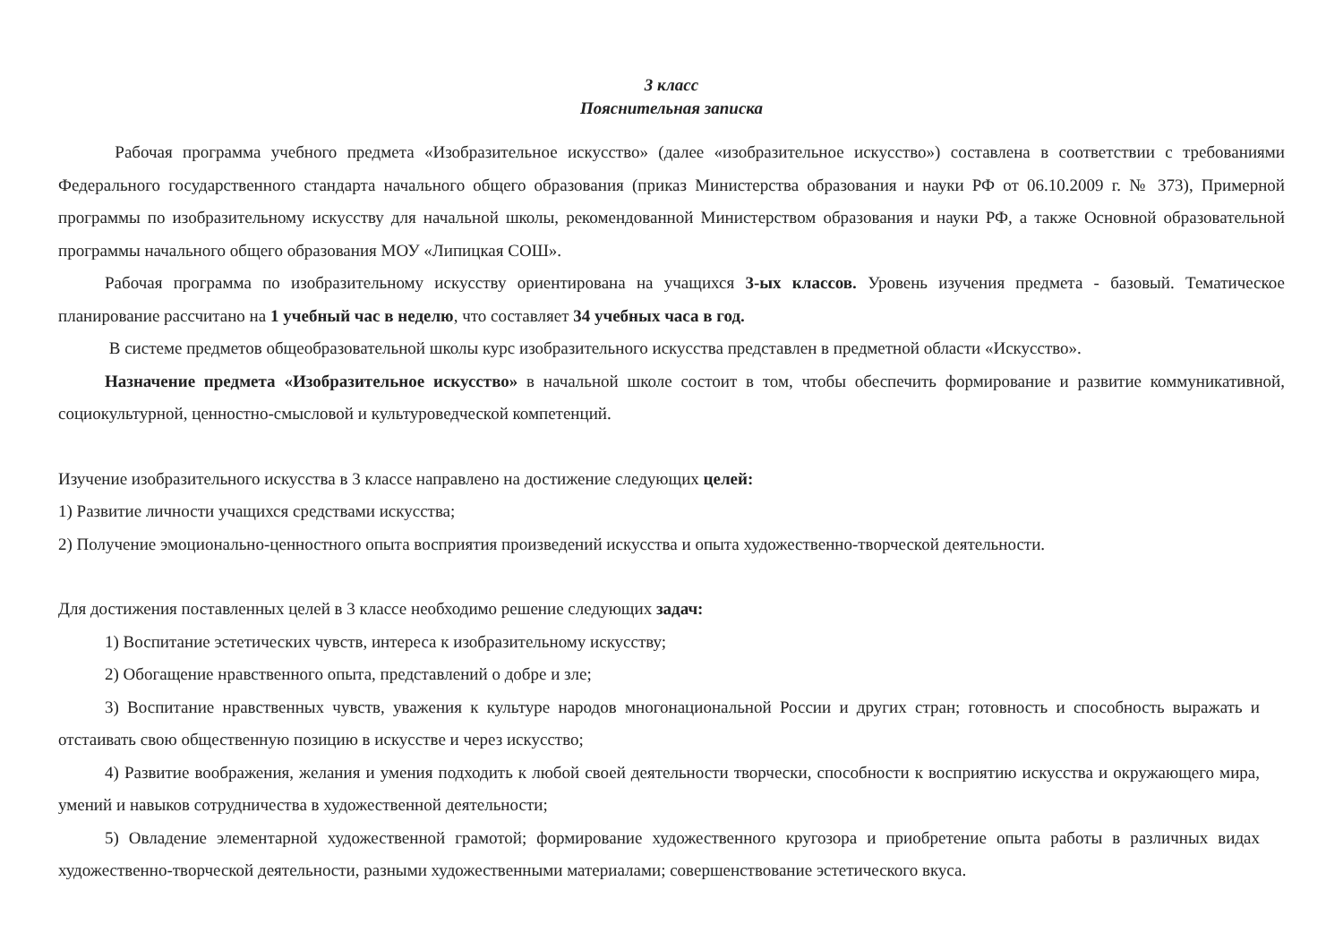3 класс
Пояснительная записка
Рабочая программа учебного предмета «Изобразительное искусство» (далее «изобразительное искусство») составлена в соответствии с требованиями Федерального государственного стандарта начального общего образования (приказ Министерства образования и науки РФ от 06.10.2009 г. № 373), Примерной программы по изобразительному искусству для начальной школы, рекомендованной Министерством образования и науки РФ, а также Основной образовательной программы начального общего образования МОУ «Липицкая СОШ».
Рабочая программа по изобразительному искусству ориентирована на учащихся 3-ых классов. Уровень изучения предмета - базовый. Тематическое планирование рассчитано на 1 учебный час в неделю, что составляет 34 учебных часа в год.
В системе предметов общеобразовательной школы курс изобразительного искусства представлен в предметной области «Искусство».
Назначение предмета «Изобразительное искусство» в начальной школе состоит в том, чтобы обеспечить формирование и развитие коммуникативной, социокультурной, ценностно-смысловой и культуроведческой компетенций.
Изучение изобразительного искусства в 3 классе направлено на достижение следующих целей:
1) Развитие личности учащихся средствами искусства;
2) Получение эмоционально-ценностного опыта восприятия произведений искусства и опыта художественно-творческой деятельности.
Для достижения поставленных целей в 3 классе необходимо решение следующих задач:
1) Воспитание эстетических чувств, интереса к изобразительному искусству;
2) Обогащение нравственного опыта, представлений о добре и зле;
3) Воспитание нравственных чувств, уважения к культуре народов многонациональной России и других стран; готовность и способность выражать и отстаивать свою общественную позицию в искусстве и через искусство;
4) Развитие воображения, желания и умения подходить к любой своей деятельности творчески, способности к восприятию искусства и окружающего мира, умений и навыков сотрудничества в художественной деятельности;
5) Овладение элементарной художественной грамотой; формирование художественного кругозора и приобретение опыта работы в различных видах художественно-творческой деятельности, разными художественными материалами; совершенствование эстетического вкуса.